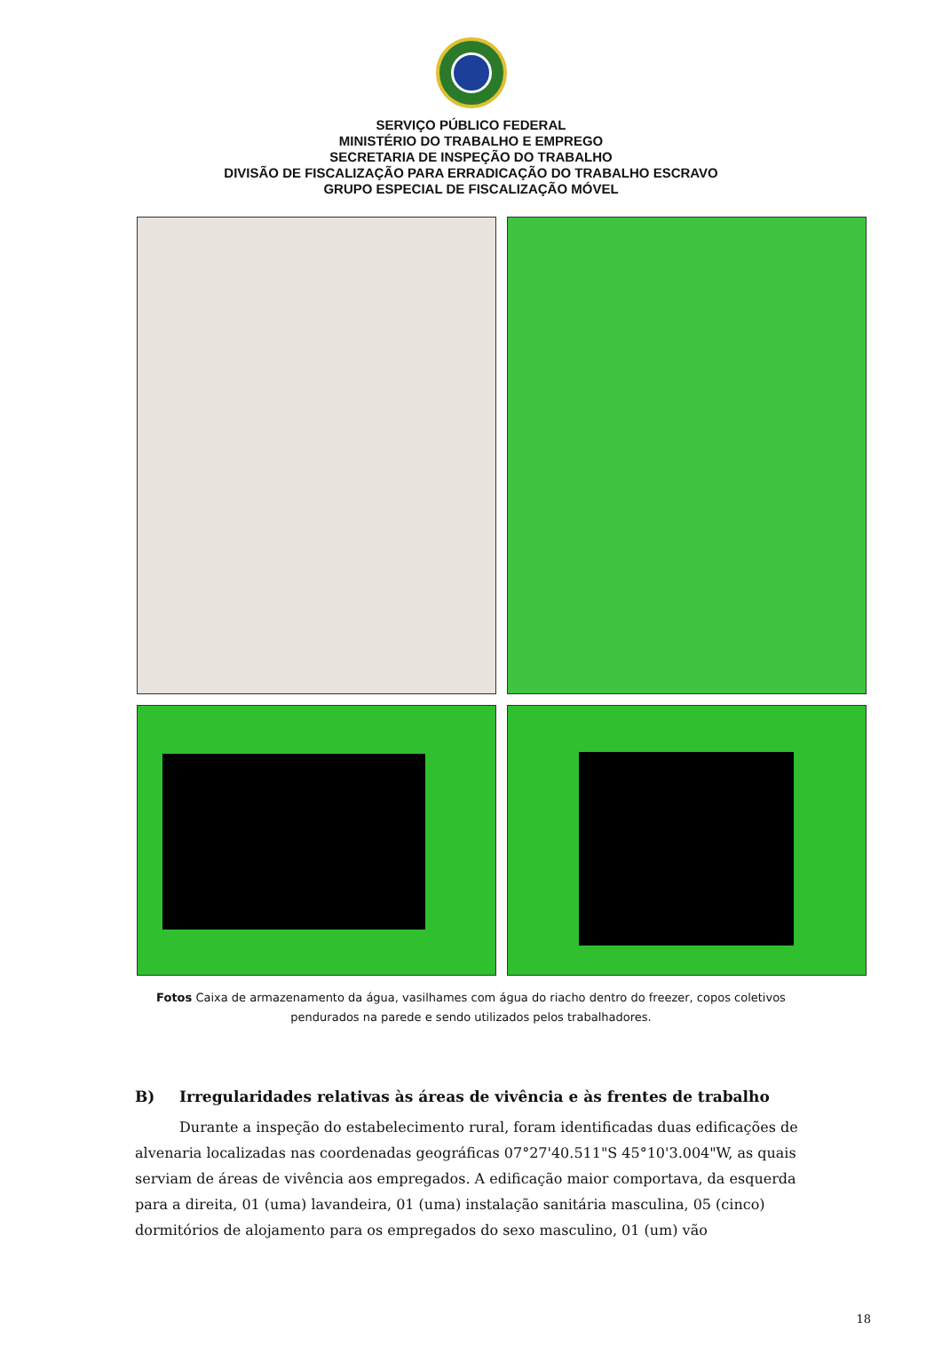SERVIÇO PÚBLICO FEDERAL
MINISTÉRIO DO TRABALHO E EMPREGO
SECRETARIA DE INSPEÇÃO DO TRABALHO
DIVISÃO DE FISCALIZAÇÃO PARA ERRADICAÇÃO DO TRABALHO ESCRAVO
GRUPO ESPECIAL DE FISCALIZAÇÃO MÓVEL
Fotos Caixa de armazenamento da água, vasilhames com água do riacho dentro do freezer, copos coletivos pendurados na parede e sendo utilizados pelos trabalhadores.
B) Irregularidades relativas às áreas de vivência e às frentes de trabalho
Durante a inspeção do estabelecimento rural, foram identificadas duas edificações de alvenaria localizadas nas coordenadas geográficas 07°27'40.511"S 45°10'3.004"W, as quais serviam de áreas de vivência aos empregados. A edificação maior comportava, da esquerda para a direita, 01 (uma) lavandeira, 01 (uma) instalação sanitária masculina, 05 (cinco) dormitórios de alojamento para os empregados do sexo masculino, 01 (um) vão
18